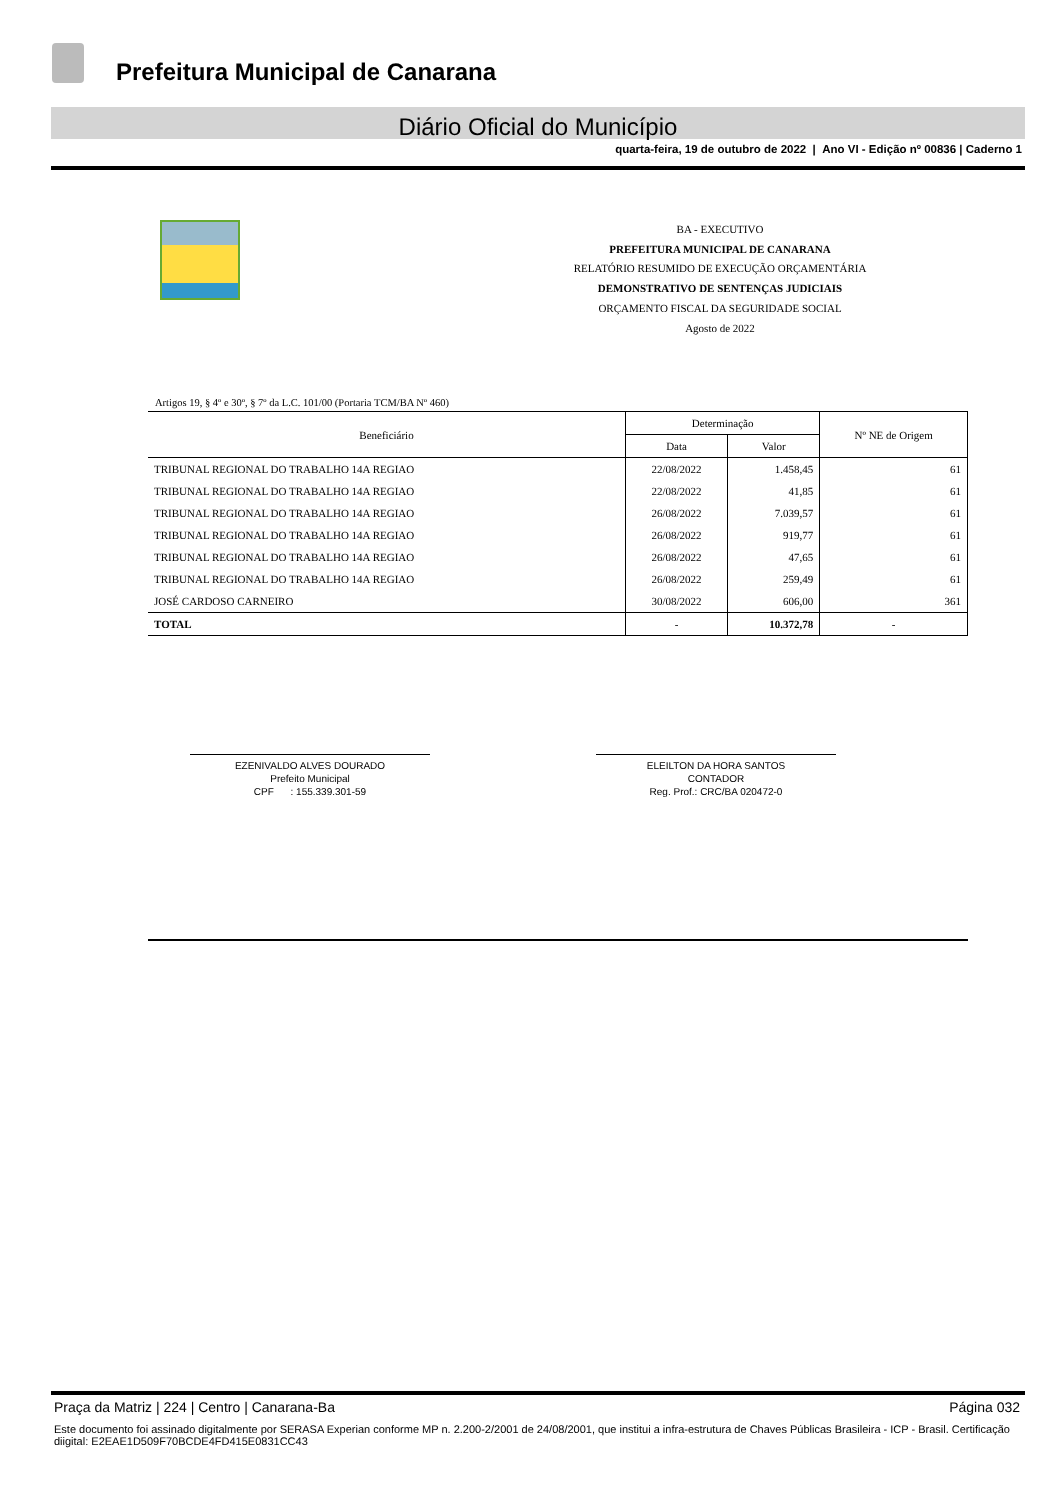Prefeitura Municipal de Canarana
Diário Oficial do Município
quarta-feira, 19 de outubro de 2022 | Ano VI - Edição nº 00836 | Caderno 1
BA - EXECUTIVO
PREFEITURA MUNICIPAL DE CANARANA
RELATÓRIO RESUMIDO DE EXECUÇÃO ORÇAMENTÁRIA
DEMONSTRATIVO DE SENTENÇAS JUDICIAIS
ORÇAMENTO FISCAL DA SEGURIDADE SOCIAL
Agosto de 2022
Artigos 19, § 4º e 30º, § 7º da L.C. 101/00 (Portaria TCM/BA Nº 460)
| Beneficiário | Determinação | | Nº NE de Origem |
| --- | --- | --- | --- |
| | Data | Valor | |
| TRIBUNAL REGIONAL DO TRABALHO 14A REGIAO | 22/08/2022 | 1.458,45 | 61 |
| TRIBUNAL REGIONAL DO TRABALHO 14A REGIAO | 22/08/2022 | 41,85 | 61 |
| TRIBUNAL REGIONAL DO TRABALHO 14A REGIAO | 26/08/2022 | 7.039,57 | 61 |
| TRIBUNAL REGIONAL DO TRABALHO 14A REGIAO | 26/08/2022 | 919,77 | 61 |
| TRIBUNAL REGIONAL DO TRABALHO 14A REGIAO | 26/08/2022 | 47,65 | 61 |
| TRIBUNAL REGIONAL DO TRABALHO 14A REGIAO | 26/08/2022 | 259,49 | 61 |
| JOSÉ CARDOSO CARNEIRO | 30/08/2022 | 606,00 | 361 |
| TOTAL | - | 10.372,78 | - |
EZENIVALDO ALVES DOURADO
Prefeito Municipal
CPF : 155.339.301-59
ELEILTON DA HORA SANTOS
CONTADOR
Reg. Prof.: CRC/BA 020472-0
Praça da Matriz | 224 | Centro | Canarana-Ba Página 032
Este documento foi assinado digitalmente por SERASA Experian conforme MP n. 2.200-2/2001 de 24/08/2001, que institui a infra-estrutura de Chaves Públicas Brasileira - ICP - Brasil. Certificação diigital: E2EAE1D509F70BCDE4FD415E0831CC43